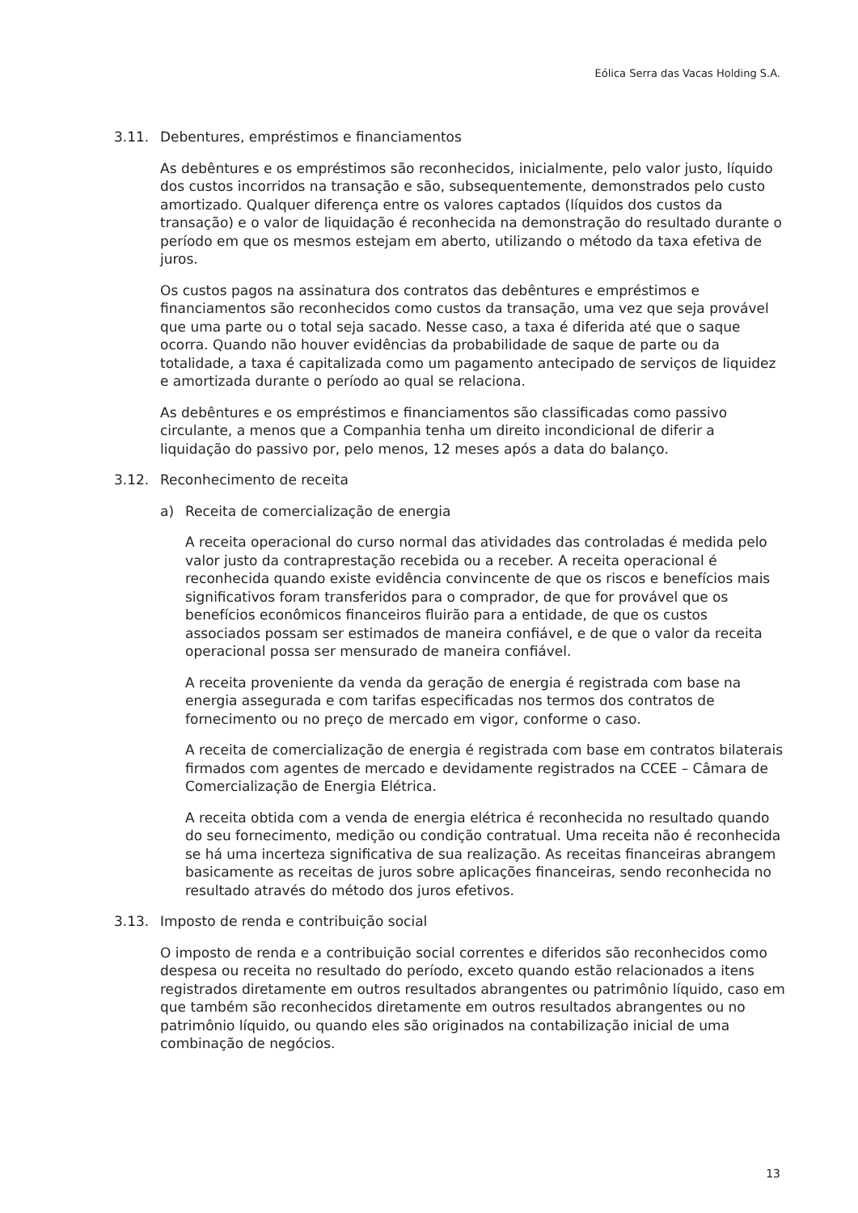Eólica Serra das Vacas Holding S.A.
3.11. Debentures, empréstimos e financiamentos
As debêntures e os empréstimos são reconhecidos, inicialmente, pelo valor justo, líquido dos custos incorridos na transação e são, subsequentemente, demonstrados pelo custo amortizado. Qualquer diferença entre os valores captados (líquidos dos custos da transação) e o valor de liquidação é reconhecida na demonstração do resultado durante o período em que os mesmos estejam em aberto, utilizando o método da taxa efetiva de juros.
Os custos pagos na assinatura dos contratos das debêntures e empréstimos e financiamentos são reconhecidos como custos da transação, uma vez que seja provável que uma parte ou o total seja sacado. Nesse caso, a taxa é diferida até que o saque ocorra. Quando não houver evidências da probabilidade de saque de parte ou da totalidade, a taxa é capitalizada como um pagamento antecipado de serviços de liquidez e amortizada durante o período ao qual se relaciona.
As debêntures e os empréstimos e financiamentos são classificadas como passivo circulante, a menos que a Companhia tenha um direito incondicional de diferir a liquidação do passivo por, pelo menos, 12 meses após a data do balanço.
3.12. Reconhecimento de receita
a) Receita de comercialização de energia
A receita operacional do curso normal das atividades das controladas é medida pelo valor justo da contraprestação recebida ou a receber. A receita operacional é reconhecida quando existe evidência convincente de que os riscos e benefícios mais significativos foram transferidos para o comprador, de que for provável que os benefícios econômicos financeiros fluirão para a entidade, de que os custos associados possam ser estimados de maneira confiável, e de que o valor da receita operacional possa ser mensurado de maneira confiável.
A receita proveniente da venda da geração de energia é registrada com base na energia assegurada e com tarifas especificadas nos termos dos contratos de fornecimento ou no preço de mercado em vigor, conforme o caso.
A receita de comercialização de energia é registrada com base em contratos bilaterais firmados com agentes de mercado e devidamente registrados na CCEE – Câmara de Comercialização de Energia Elétrica.
A receita obtida com a venda de energia elétrica é reconhecida no resultado quando do seu fornecimento, medição ou condição contratual. Uma receita não é reconhecida se há uma incerteza significativa de sua realização. As receitas financeiras abrangem basicamente as receitas de juros sobre aplicações financeiras, sendo reconhecida no resultado através do método dos juros efetivos.
3.13. Imposto de renda e contribuição social
O imposto de renda e a contribuição social correntes e diferidos são reconhecidos como despesa ou receita no resultado do período, exceto quando estão relacionados a itens registrados diretamente em outros resultados abrangentes ou patrimônio líquido, caso em que também são reconhecidos diretamente em outros resultados abrangentes ou no patrimônio líquido, ou quando eles são originados na contabilização inicial de uma combinação de negócios.
13